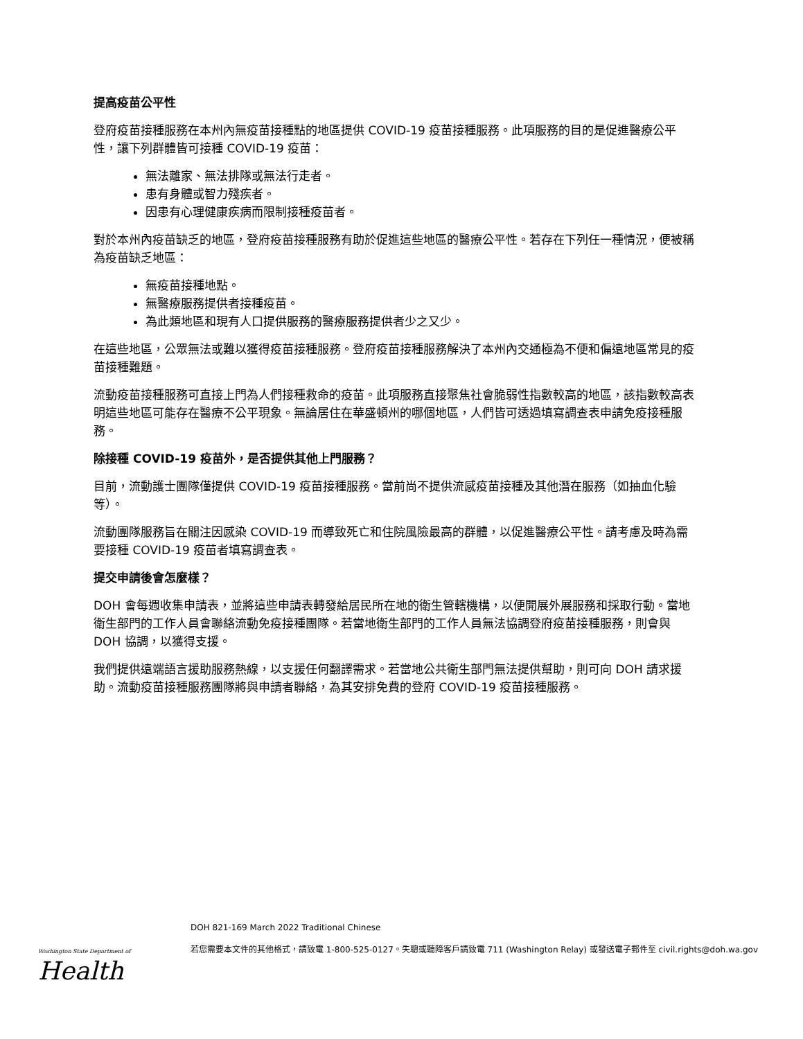提高疫苗公平性
登府疫苗接種服務在本州內無疫苗接種點的地區提供 COVID-19 疫苗接種服務。此項服務的目的是促進醫療公平性，讓下列群體皆可接種 COVID-19 疫苗：
無法離家、無法排隊或無法行走者。
患有身體或智力殘疾者。
因患有心理健康疾病而限制接種疫苗者。
對於本州內疫苗缺乏的地區，登府疫苗接種服務有助於促進這些地區的醫療公平性。若存在下列任一種情況，便被稱為疫苗缺乏地區：
無疫苗接種地點。
無醫療服務提供者接種疫苗。
為此類地區和現有人口提供服務的醫療服務提供者少之又少。
在這些地區，公眾無法或難以獲得疫苗接種服務。登府疫苗接種服務解決了本州內交通極為不便和偏遠地區常見的疫苗接種難題。
流動疫苗接種服務可直接上門為人們接種救命的疫苗。此項服務直接聚焦社會脆弱性指數較高的地區，該指數較高表明這些地區可能存在醫療不公平現象。無論居住在華盛頓州的哪個地區，人們皆可透過填寫調查表申請免疫接種服務。
除接種 COVID-19 疫苗外，是否提供其他上門服務？
目前，流動護士團隊僅提供 COVID-19 疫苗接種服務。當前尚不提供流感疫苗接種及其他潛在服務（如抽血化驗等）。
流動團隊服務旨在關注因感染 COVID-19 而導致死亡和住院風險最高的群體，以促進醫療公平性。請考慮及時為需要接種 COVID-19 疫苗者填寫調查表。
提交申請後會怎麼樣？
DOH 會每週收集申請表，並將這些申請表轉發給居民所在地的衛生管轄機構，以便開展外展服務和採取行動。當地衛生部門的工作人員會聯絡流動免疫接種團隊。若當地衛生部門的工作人員無法協調登府疫苗接種服務，則會與 DOH 協調，以獲得支援。
我們提供遠端語言援助服務熱線，以支援任何翻譯需求。若當地公共衛生部門無法提供幫助，則可向 DOH 請求援助。流動疫苗接種服務團隊將與申請者聯絡，為其安排免費的登府 COVID-19 疫苗接種服務。
Washington State Department of
Health
DOH 821-169 March 2022 Traditional Chinese
若您需要本文件的其他格式，請致電 1-800-525-0127。失聰或聽障客戶請致電 711 (Washington Relay) 或發送電子郵件至 civil.rights@doh.wa.gov